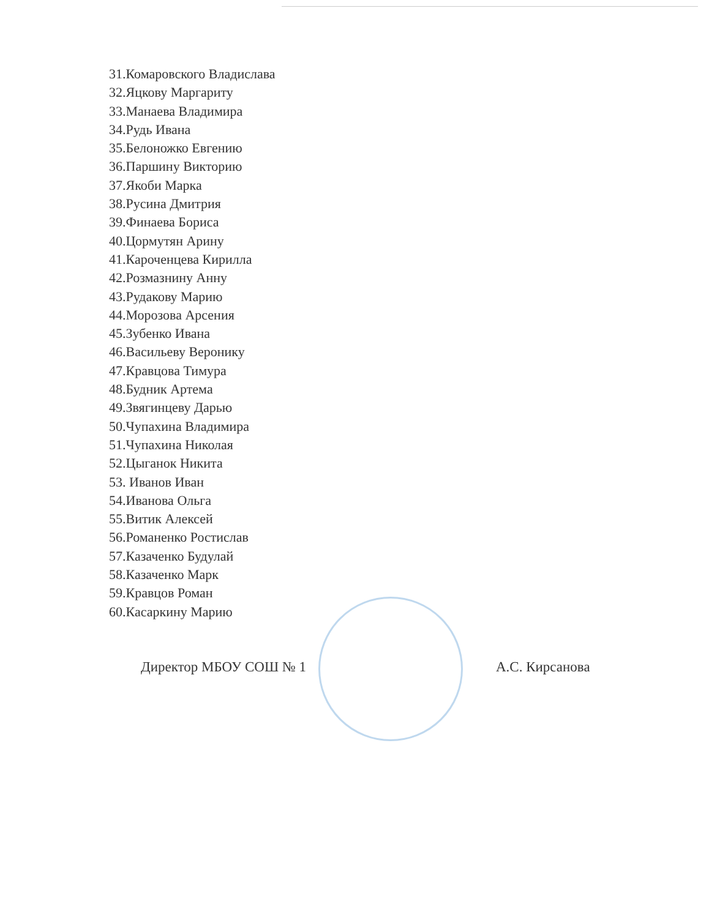31.Комаровского Владислава
32.Яцкову Маргариту
33.Манаева Владимира
34.Рудь Ивана
35.Белоножко Евгению
36.Паршину Викторию
37.Якоби Марка
38.Русина Дмитрия
39.Финаева Бориса
40.Цормутян Арину
41.Кароченцева Кирилла
42.Розмазнину Анну
43.Рудакову Марию
44.Морозова Арсения
45.Зубенко Ивана
46.Васильеву Веронику
47.Кравцова Тимура
48.Будник Артема
49.Звягинцеву Дарью
50.Чупахина Владимира
51.Чупахина Николая
52.Цыганок Никита
53. Иванов Иван
54.Иванова Ольга
55.Витик Алексей
56.Романенко Ростислав
57.Казаченко Будулай
58.Казаченко Марк
59.Кравцов Роман
60.Касаркину Марию
Директор МБОУ СОШ № 1 А.С. Кирсанова